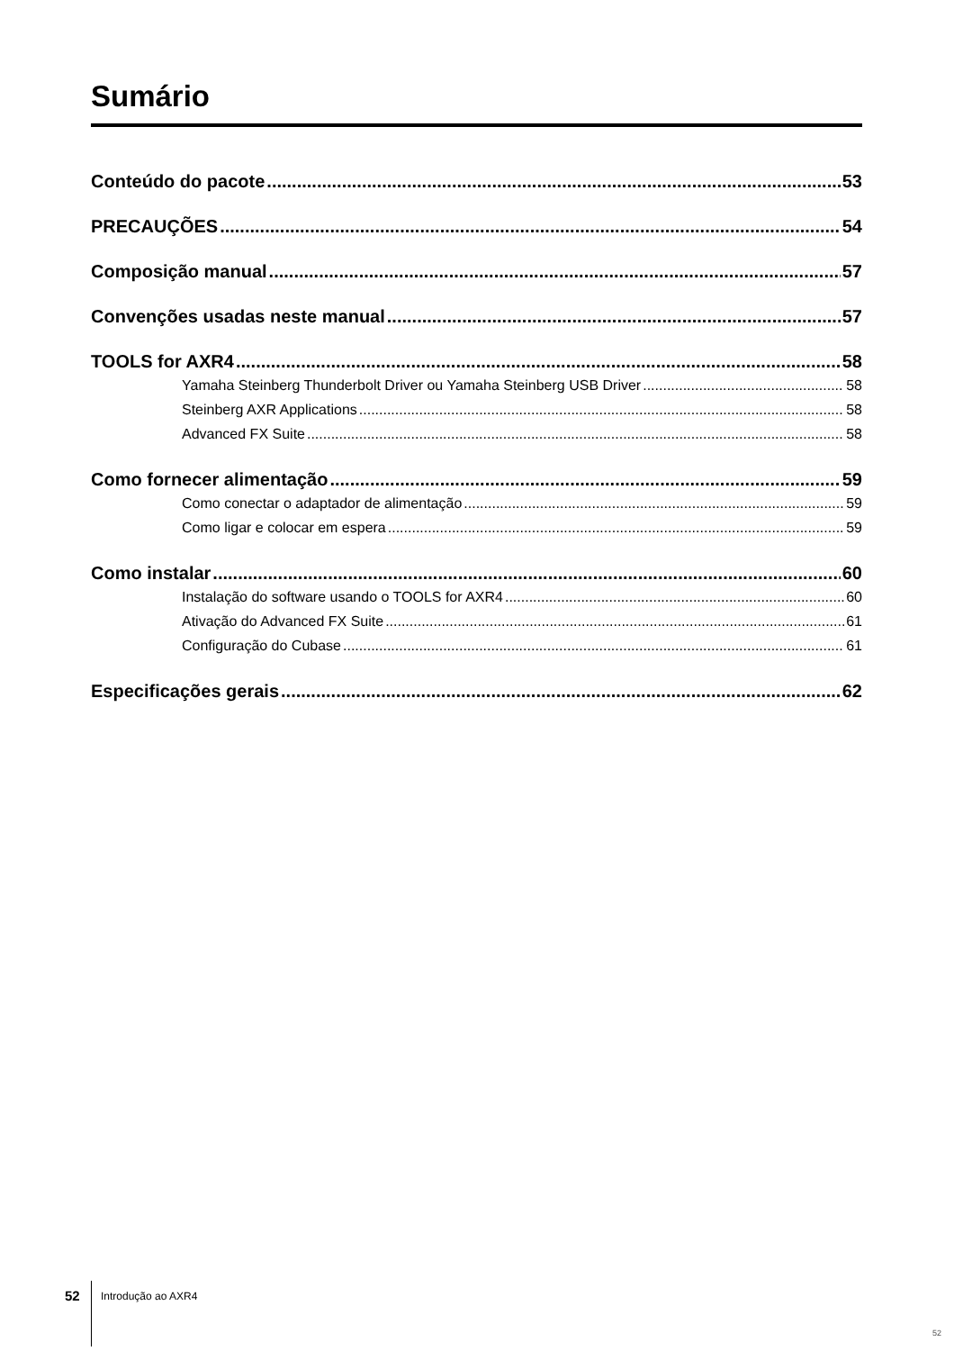Sumário
Conteúdo do pacote 53
PRECAUÇÕES 54
Composição manual 57
Convenções usadas neste manual 57
TOOLS for AXR4 58
Yamaha Steinberg Thunderbolt Driver ou Yamaha Steinberg USB Driver 58
Steinberg AXR Applications 58
Advanced FX Suite 58
Como fornecer alimentação 59
Como conectar o adaptador de alimentação 59
Como ligar e colocar em espera 59
Como instalar 60
Instalação do software usando o TOOLS for AXR4 60
Ativação do Advanced FX Suite 61
Configuração do Cubase 61
Especificações gerais 62
52 Introdução ao AXR4
52